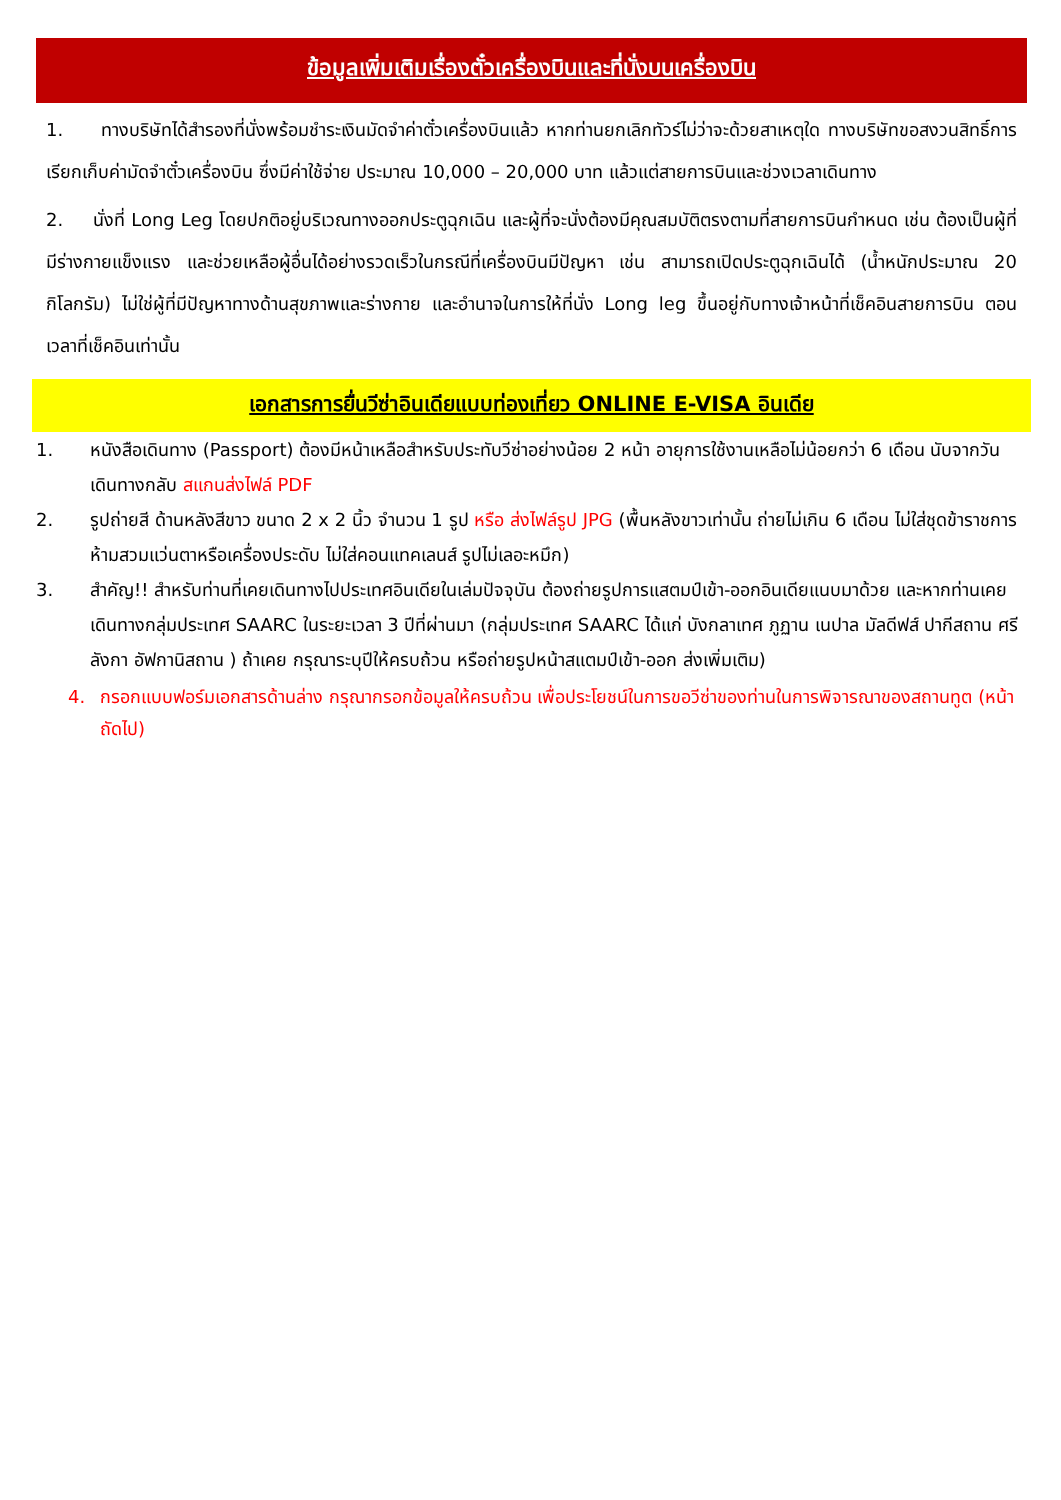ข้อมูลเพิ่มเติมเรื่องตั๋วเครื่องบินและที่นั่งบนเครื่องบิน
1. ทางบริษัทได้สำรองที่นั่งพร้อมชำระเงินมัดจำค่าตั๋วเครื่องบินแล้ว หากท่านยกเลิกทัวร์ไม่ว่าจะด้วยสาเหตุใด ทางบริษัทขอสงวนสิทธิ์การเรียกเก็บค่ามัดจำตั๋วเครื่องบิน ซึ่งมีค่าใช้จ่าย ประมาณ 10,000 – 20,000 บาท แล้วแต่สายการบินและช่วงเวลาเดินทาง
2. นั่งที่ Long Leg โดยปกติอยู่บริเวณทางออกประตูฉุกเฉิน และผู้ที่จะนั่งต้องมีคุณสมบัติตรงตามที่สายการบินกำหนด เช่น ต้องเป็นผู้ที่มีร่างกายแข็งแรง และช่วยเหลือผู้อื่นได้อย่างรวดเร็วในกรณีที่เครื่องบินมีปัญหา เช่น สามารถเปิดประตูฉุกเฉินได้ (น้ำหนักประมาณ 20 กิโลกรัม) ไม่ใช่ผู้ที่มีปัญหาทางด้านสุขภาพและร่างกาย และอำนาจในการให้ที่นั่ง Long leg ขึ้นอยู่กับทางเจ้าหน้าที่เช็คอินสายการบิน ตอนเวลาที่เช็คอินเท่านั้น
เอกสารการยื่นวีซ่าอินเดียแบบท่องเที่ยว ONLINE E-VISA อินเดีย
1. หนังสือเดินทาง (Passport) ต้องมีหน้าเหลือสำหรับประทับวีซ่าอย่างน้อย 2 หน้า อายุการใช้งานเหลือไม่น้อยกว่า 6 เดือน นับจากวันเดินทางกลับ สแกนส่งไฟล์ PDF
2. รูปถ่ายสี ด้านหลังสีขาว ขนาด 2 x 2 นิ้ว จำนวน 1 รูป หรือ ส่งไฟล์รูป JPG (พื้นหลังขาวเท่านั้น ถ่ายไม่เกิน 6 เดือน ไม่ใส่ชุดข้าราชการ ห้ามสวมแว่นตาหรือเครื่องประดับ ไม่ใส่คอนแทคเลนส์ รูปไม่เลอะหมึก)
3. สำคัญ!! สำหรับท่านที่เคยเดินทางไปประเทศอินเดียในเล่มปัจจุบัน ต้องถ่ายรูปการแสตมป์เข้า-ออกอินเดียแนบมาด้วย และหากท่านเคยเดินทางกลุ่มประเทศ SAARC ในระยะเวลา 3 ปีที่ผ่านมา (กลุ่มประเทศ SAARC ได้แก่ บังกลาเทศ ภูฏาน เนปาล มัลดีฟส์ ปากีสถาน ศรีลังกา อัฟกานิสถาน ) ถ้าเคย กรุณาระบุปีให้ครบถ้วน หรือถ่ายรูปหน้าสแตมป์เข้า-ออก ส่งเพิ่มเติม)
4. กรอกแบบฟอร์มเอกสารด้านล่าง กรุณากรอกข้อมูลให้ครบถ้วน เพื่อประโยชน์ในการขอวีซ่าของท่านในการพิจารณาของสถานทูต (หน้าถัดไป)